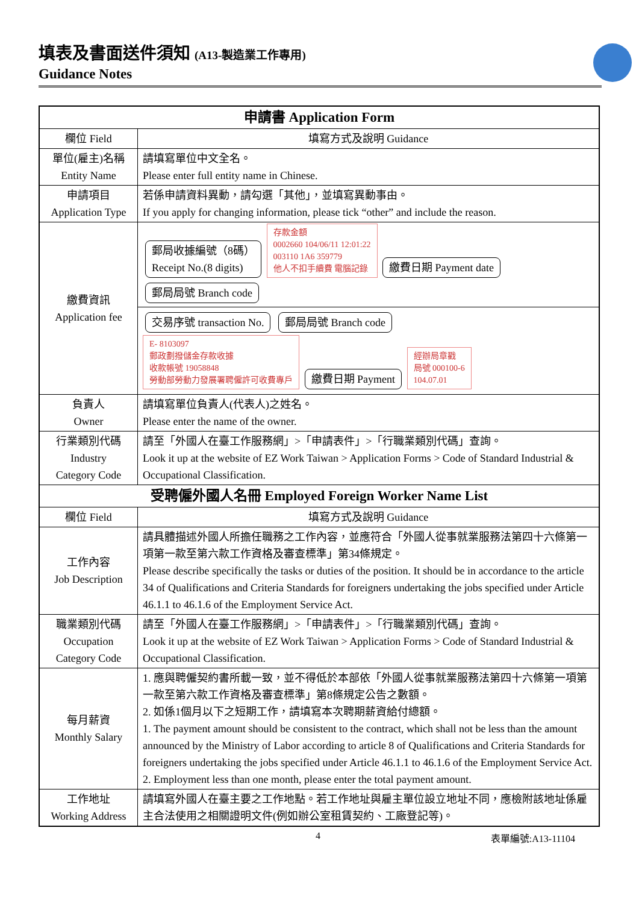填表及書面送件須知 (A13-製造業工作專用)
Guidance Notes
| 申請書 Application Form | |
| --- | --- |
| 欄位 Field | 填寫方式及說明 Guidance |
| 單位(雇主)名稱 Entity Name | 請填寫單位中文全名。 Please enter full entity name in Chinese. |
| 申請項目 Application Type | 若係申請資料異動，請勾選「其他」，並填寫異動事由。 If you apply for changing information, please tick “other” and include the reason. |
| 繳費資訊 Application fee | 郵局收據編號（8碼） Receipt No.(8 digits) 存款金額 0002660 104/06/11 12:01:22 003110 1A6 359779 他人不扣手續費 電腦記錄 繳費日期 Payment date 郵局局號 Branch code |
| | 交易序號 transaction No. 郵局局號 Branch code E- 8103097 郵政劃撥儲金存款收據 收款帳號 19058848 勞動部勞動力發展署聘僱許可收費專戶 繳費日期 Payment 經辦局章戳 局號 000100-6 104.07.01 |
| 負責人 Owner | 請填寫單位負責人(代表人)之姓名。 Please enter the name of the owner. |
| 行業類別代碼 Industry Category Code | 請至「外國人在臺工作服務網」>「申請表件」>「行職業類別代碼」查詢。 Look it up at the website of EZ Work Taiwan > Application Forms > Code of Standard Industrial & Occupational Classification. |
| 受聘僱外國人名冊 Employed Foreign Worker Name List | |
| 欄位 Field | 填寫方式及說明 Guidance |
| 工作內容 Job Description | 請具體描述外國人所擔任職務之工作內容，並應符合「外國人從事就業服務法第四十六條第一項第一款至第六款工作資格及審查標準」第34條規定。 Please describe specifically the tasks or duties of the position. It should be in accordance to the article 34 of Qualifications and Criteria Standards for foreigners undertaking the jobs specified under Article 46.1.1 to 46.1.6 of the Employment Service Act. |
| 職業類別代碼 Occupation Category Code | 請至「外國人在臺工作服務網」>「申請表件」>「行職業類別代碼」查詢。 Look it up at the website of EZ Work Taiwan > Application Forms > Code of Standard Industrial & Occupational Classification. |
| 每月薪資 Monthly Salary | 1. 應與聘僱契約書所載一致，並不得低於本部依「外國人從事就業服務法第四十六條第一項第一款至第六款工作資格及審查標準」第8條規定公告之數額。 2. 如係1個月以下之短期工作，請填寫本次聘期薪資給付總額。 1. The payment amount should be consistent to the contract, which shall not be less than the amount announced by the Ministry of Labor according to article 8 of Qualifications and Criteria Standards for foreigners undertaking the jobs specified under Article 46.1.1 to 46.1.6 of the Employment Service Act. 2. Employment less than one month, please enter the total payment amount. |
| 工作地址 Working Address | 請填寫外國人在臺主要之工作地點。若工作地址與雇主單位設立地址不同，應檢附該地址係雇主合法使用之相關證明文件(例如辦公室租賃契約、工廠登記等)。 |
4 表單編號:A13-11104